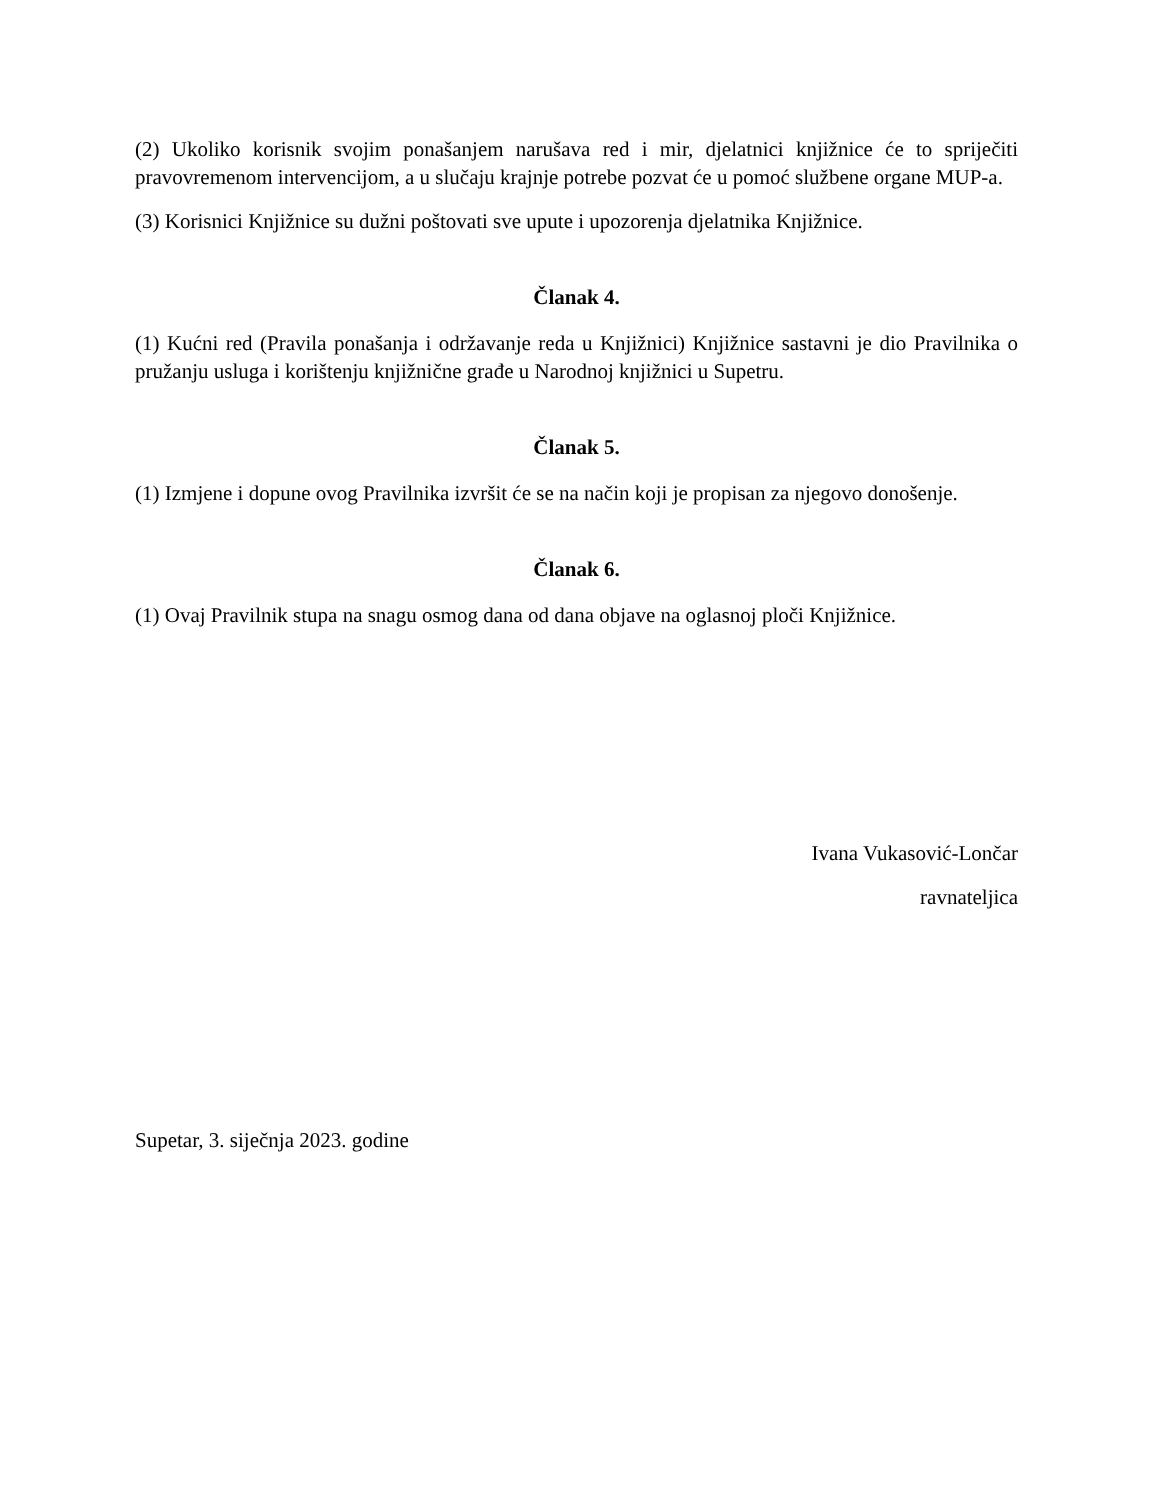(2) Ukoliko korisnik svojim ponašanjem narušava red i mir, djelatnici knjižnice će to spriječiti pravovremenom intervencijom, a u slučaju krajnje potrebe pozvat će u pomoć službene organe MUP-a.
(3) Korisnici Knjižnice su dužni poštovati sve upute i upozorenja djelatnika Knjižnice.
Članak 4.
(1) Kućni red (Pravila ponašanja i održavanje reda u Knjižnici) Knjižnice sastavni je dio Pravilnika o pružanju usluga i korištenju knjižnične građe u Narodnoj knjižnici u Supetru.
Članak 5.
(1) Izmjene i dopune ovog Pravilnika izvršit će se na način koji je propisan za njegovo donošenje.
Članak 6.
(1) Ovaj Pravilnik stupa na snagu osmog dana od dana objave na oglasnoj ploči Knjižnice.
Ivana Vukasović-Lončar
ravnateljica
Supetar, 3. siječnja 2023. godine